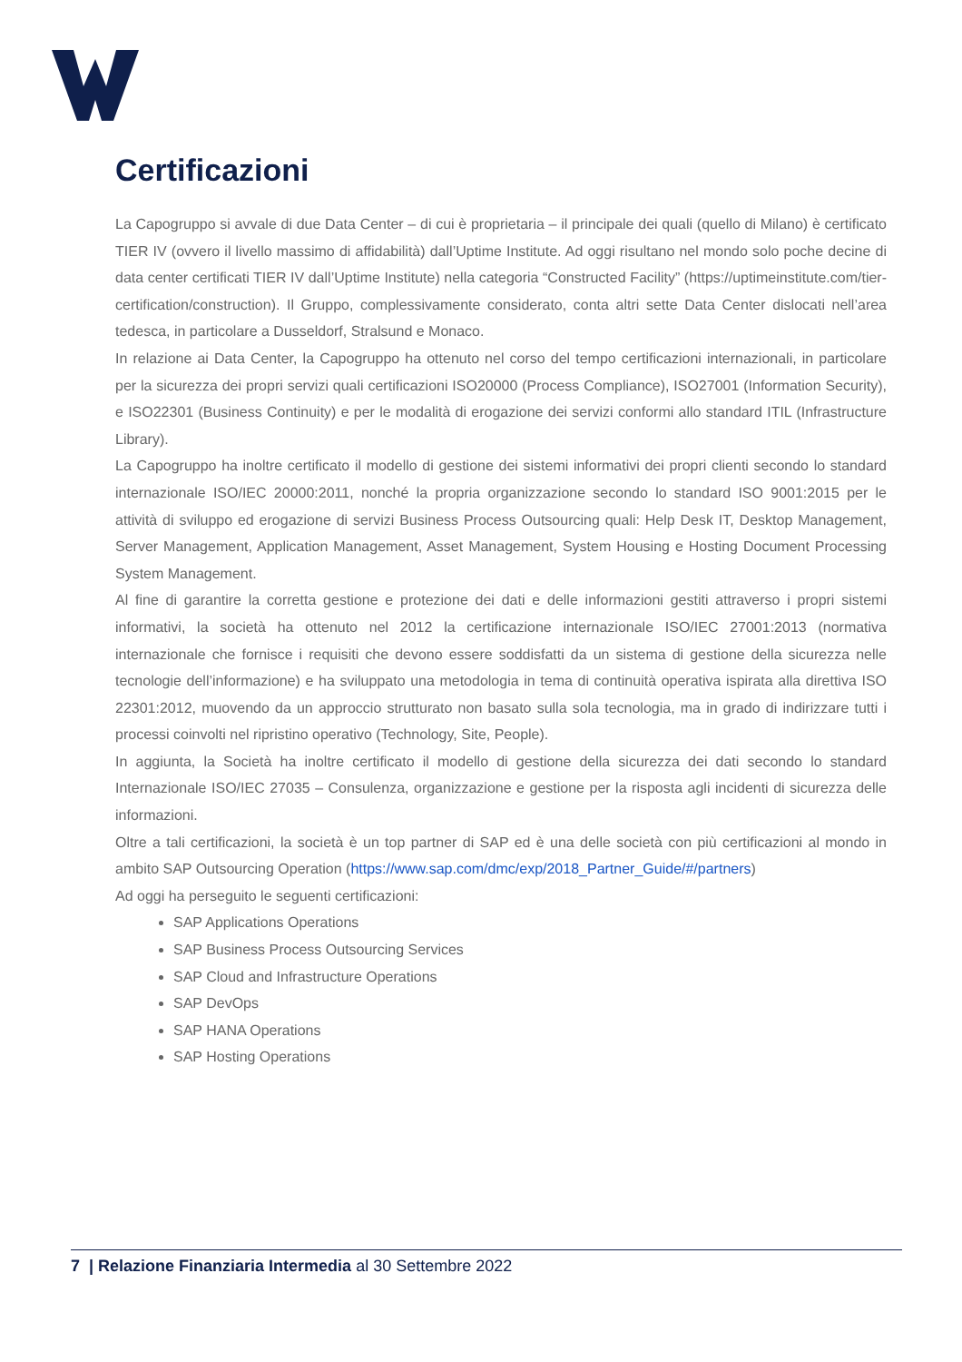Certificazioni
La Capogruppo si avvale di due Data Center – di cui è proprietaria – il principale dei quali (quello di Milano) è certificato TIER IV (ovvero il livello massimo di affidabilità) dall’Uptime Institute. Ad oggi risultano nel mondo solo poche decine di data center certificati TIER IV dall’Uptime Institute) nella categoria “Constructed Facility” (https://uptimeinstitute.com/tier-certification/construction). Il Gruppo, complessivamente considerato, conta altri sette Data Center dislocati nell’area tedesca, in particolare a Dusseldorf, Stralsund e Monaco.
In relazione ai Data Center, la Capogruppo ha ottenuto nel corso del tempo certificazioni internazionali, in particolare per la sicurezza dei propri servizi quali certificazioni ISO20000 (Process Compliance), ISO27001 (Information Security), e ISO22301 (Business Continuity) e per le modalità di erogazione dei servizi conformi allo standard ITIL (Infrastructure Library).
La Capogruppo ha inoltre certificato il modello di gestione dei sistemi informativi dei propri clienti secondo lo standard internazionale ISO/IEC 20000:2011, nonché la propria organizzazione secondo lo standard ISO 9001:2015 per le attività di sviluppo ed erogazione di servizi Business Process Outsourcing quali: Help Desk IT, Desktop Management, Server Management, Application Management, Asset Management, System Housing e Hosting Document Processing System Management.
Al fine di garantire la corretta gestione e protezione dei dati e delle informazioni gestiti attraverso i propri sistemi informativi, la società ha ottenuto nel 2012 la certificazione internazionale ISO/IEC 27001:2013 (normativa internazionale che fornisce i requisiti che devono essere soddisfatti da un sistema di gestione della sicurezza nelle tecnologie dell’informazione) e ha sviluppato una metodologia in tema di continuità operativa ispirata alla direttiva ISO 22301:2012, muovendo da un approccio strutturato non basato sulla sola tecnologia, ma in grado di indirizzare tutti i processi coinvolti nel ripristino operativo (Technology, Site, People).
In aggiunta, la Società ha inoltre certificato il modello di gestione della sicurezza dei dati secondo lo standard Internazionale ISO/IEC 27035 – Consulenza, organizzazione e gestione per la risposta agli incidenti di sicurezza delle informazioni.
Oltre a tali certificazioni, la società è un top partner di SAP ed è una delle società con più certificazioni al mondo in ambito SAP Outsourcing Operation (https://www.sap.com/dmc/exp/2018_Partner_Guide/#/partners)
Ad oggi ha perseguito le seguenti certificazioni:
SAP Applications Operations
SAP Business Process Outsourcing Services
SAP Cloud and Infrastructure Operations
SAP DevOps
SAP HANA Operations
SAP Hosting Operations
7 | Relazione Finanziaria Intermedia al 30 Settembre 2022